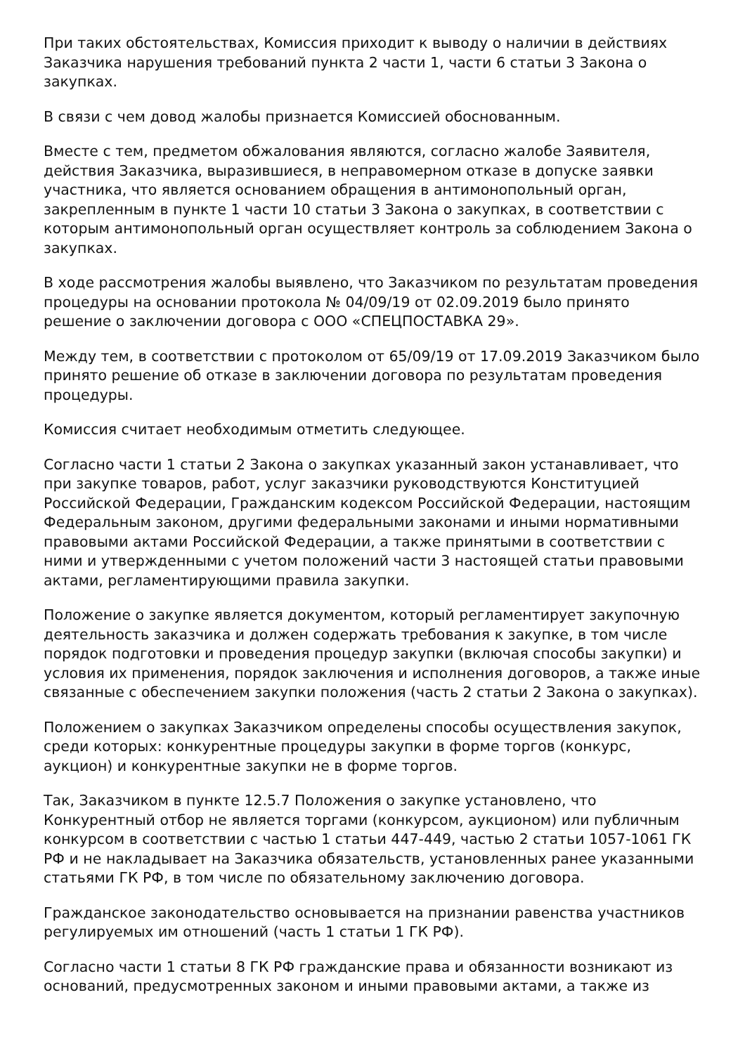При таких обстоятельствах, Комиссия приходит к выводу о наличии в действиях Заказчика нарушения требований пункта 2 части 1, части 6 статьи 3 Закона о закупках.
В связи с чем довод жалобы признается Комиссией обоснованным.
Вместе с тем, предметом обжалования являются, согласно жалобе Заявителя, действия Заказчика, выразившиеся, в неправомерном отказе в допуске заявки участника, что является основанием обращения в антимонопольный орган, закрепленным в пункте 1 части 10 статьи 3 Закона о закупках, в соответствии с которым антимонопольный орган осуществляет контроль за соблюдением Закона о закупках.
В ходе рассмотрения жалобы выявлено, что Заказчиком по результатам проведения процедуры на основании протокола № 04/09/19 от 02.09.2019 было принято решение о заключении договора с ООО «СПЕЦПОСТАВКА 29».
Между тем, в соответствии с протоколом от 65/09/19 от 17.09.2019 Заказчиком было принято решение об отказе в заключении договора по результатам проведения процедуры.
Комиссия считает необходимым отметить следующее.
Согласно части 1 статьи 2 Закона о закупках указанный закон устанавливает, что при закупке товаров, работ, услуг заказчики руководствуются Конституцией Российской Федерации, Гражданским кодексом Российской Федерации, настоящим Федеральным законом, другими федеральными законами и иными нормативными правовыми актами Российской Федерации, а также принятыми в соответствии с ними и утвержденными с учетом положений части 3 настоящей статьи правовыми актами, регламентирующими правила закупки.
Положение о закупке является документом, который регламентирует закупочную деятельность заказчика и должен содержать требования к закупке, в том числе порядок подготовки и проведения процедур закупки (включая способы закупки) и условия их применения, порядок заключения и исполнения договоров, а также иные связанные с обеспечением закупки положения (часть 2 статьи 2 Закона о закупках).
Положением о закупках Заказчиком определены способы осуществления закупок, среди которых: конкурентные процедуры закупки в форме торгов (конкурс, аукцион) и конкурентные закупки не в форме торгов.
Так, Заказчиком в пункте 12.5.7 Положения о закупке установлено, что Конкурентный отбор не является торгами (конкурсом, аукционом) или публичным конкурсом в соответствии с частью 1 статьи 447-449, частью 2 статьи 1057-1061 ГК РФ и не накладывает на Заказчика обязательств, установленных ранее указанными статьями ГК РФ, в том числе по обязательному заключению договора.
Гражданское законодательство основывается на признании равенства участников регулируемых им отношений (часть 1 статьи 1 ГК РФ).
Согласно части 1 статьи 8 ГК РФ гражданские права и обязанности возникают из оснований, предусмотренных законом и иными правовыми актами, а также из